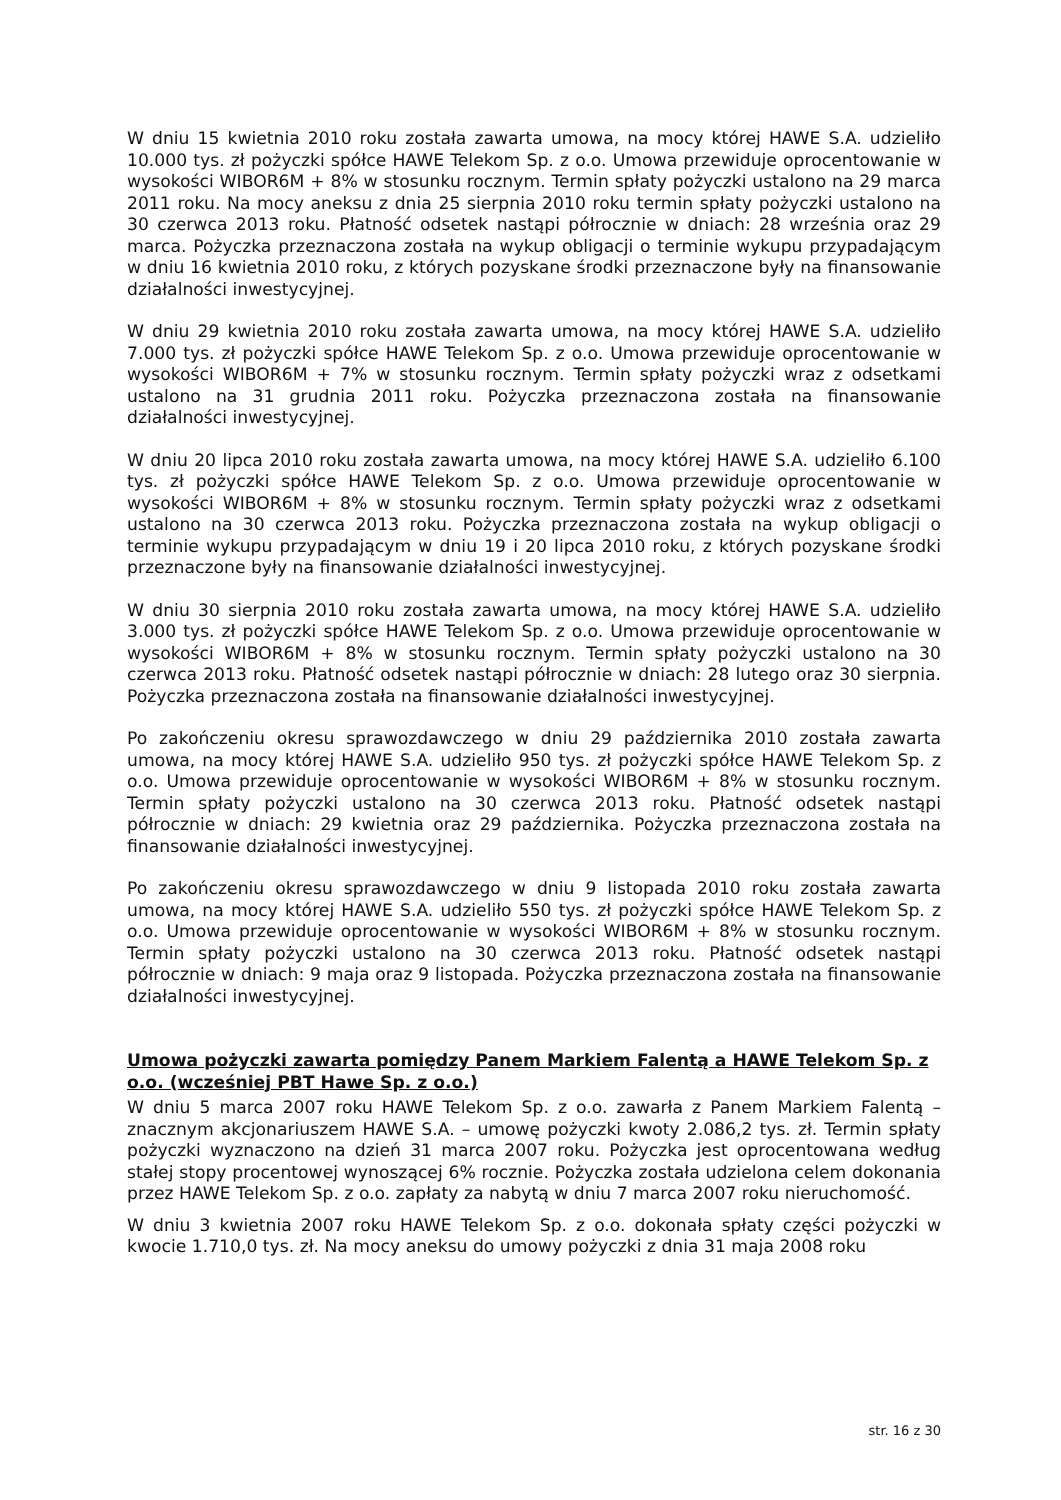W dniu 15 kwietnia 2010 roku została zawarta umowa, na mocy której HAWE S.A. udzieliło 10.000 tys. zł pożyczki spółce HAWE Telekom Sp. z o.o. Umowa przewiduje oprocentowanie w wysokości WIBOR6M + 8% w stosunku rocznym. Termin spłaty pożyczki ustalono na 29 marca 2011 roku. Na mocy aneksu z dnia 25 sierpnia 2010 roku termin spłaty pożyczki ustalono na 30 czerwca 2013 roku. Płatność odsetek nastąpi półrocznie w dniach: 28 września oraz 29 marca. Pożyczka przeznaczona została na wykup obligacji o terminie wykupu przypadającym w dniu 16 kwietnia 2010 roku, z których pozyskane środki przeznaczone były na finansowanie działalności inwestycyjnej.
W dniu 29 kwietnia 2010 roku została zawarta umowa, na mocy której HAWE S.A. udzieliło 7.000 tys. zł pożyczki spółce HAWE Telekom Sp. z o.o. Umowa przewiduje oprocentowanie w wysokości WIBOR6M + 7% w stosunku rocznym. Termin spłaty pożyczki wraz z odsetkami ustalono na 31 grudnia 2011 roku. Pożyczka przeznaczona została na finansowanie działalności inwestycyjnej.
W dniu 20 lipca 2010 roku została zawarta umowa, na mocy której HAWE S.A. udzieliło 6.100 tys. zł pożyczki spółce HAWE Telekom Sp. z o.o. Umowa przewiduje oprocentowanie w wysokości WIBOR6M + 8% w stosunku rocznym. Termin spłaty pożyczki wraz z odsetkami ustalono na 30 czerwca 2013 roku. Pożyczka przeznaczona została na wykup obligacji o terminie wykupu przypadającym w dniu 19 i 20 lipca 2010 roku, z których pozyskane środki przeznaczone były na finansowanie działalności inwestycyjnej.
W dniu 30 sierpnia 2010 roku została zawarta umowa, na mocy której HAWE S.A. udzieliło 3.000 tys. zł pożyczki spółce HAWE Telekom Sp. z o.o. Umowa przewiduje oprocentowanie w wysokości WIBOR6M + 8% w stosunku rocznym. Termin spłaty pożyczki ustalono na 30 czerwca 2013 roku. Płatność odsetek nastąpi półrocznie w dniach: 28 lutego oraz 30 sierpnia. Pożyczka przeznaczona została na finansowanie działalności inwestycyjnej.
Po zakończeniu okresu sprawozdawczego w dniu 29 października 2010 została zawarta umowa, na mocy której HAWE S.A. udzieliło 950 tys. zł pożyczki spółce HAWE Telekom Sp. z o.o. Umowa przewiduje oprocentowanie w wysokości WIBOR6M + 8% w stosunku rocznym. Termin spłaty pożyczki ustalono na 30 czerwca 2013 roku. Płatność odsetek nastąpi półrocznie w dniach: 29 kwietnia oraz 29 października. Pożyczka przeznaczona została na finansowanie działalności inwestycyjnej.
Po zakończeniu okresu sprawozdawczego w dniu 9 listopada 2010 roku została zawarta umowa, na mocy której HAWE S.A. udzieliło 550 tys. zł pożyczki spółce HAWE Telekom Sp. z o.o. Umowa przewiduje oprocentowanie w wysokości WIBOR6M + 8% w stosunku rocznym. Termin spłaty pożyczki ustalono na 30 czerwca 2013 roku. Płatność odsetek nastąpi półrocznie w dniach: 9 maja oraz 9 listopada. Pożyczka przeznaczona została na finansowanie działalności inwestycyjnej.
Umowa pożyczki zawarta pomiędzy Panem Markiem Falentą a HAWE Telekom Sp. z o.o. (wcześniej PBT Hawe Sp. z o.o.)
W dniu 5 marca 2007 roku HAWE Telekom Sp. z o.o. zawarła z Panem Markiem Falentą – znacznym akcjonariuszem HAWE S.A. – umowę pożyczki kwoty 2.086,2 tys. zł. Termin spłaty pożyczki wyznaczono na dzień 31 marca 2007 roku. Pożyczka jest oprocentowana według stałej stopy procentowej wynoszącej 6% rocznie. Pożyczka została udzielona celem dokonania przez HAWE Telekom Sp. z o.o. zapłaty za nabytą w dniu 7 marca 2007 roku nieruchomość.
W dniu 3 kwietnia 2007 roku HAWE Telekom Sp. z o.o. dokonała spłaty części pożyczki w kwocie 1.710,0 tys. zł. Na mocy aneksu do umowy pożyczki z dnia 31 maja 2008 roku
str. 16 z 30